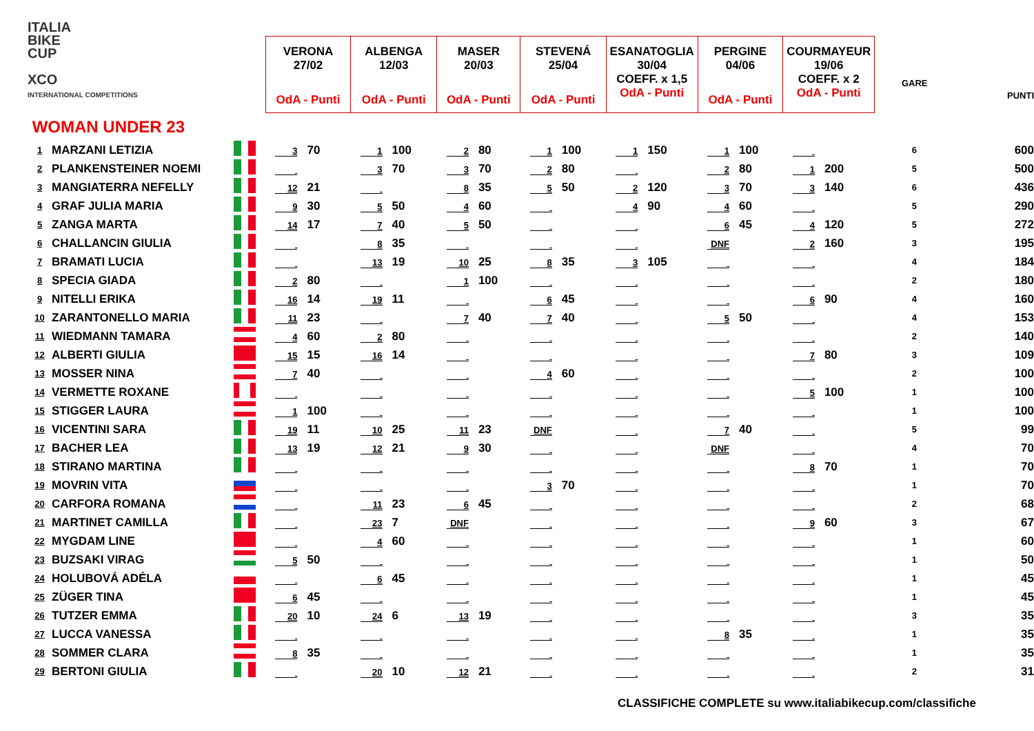ITALIA
BIKE
CUP
XCO
INTERNATIONAL COMPETITIONS
| | | | VERONA 27/02 OdA - Punti | ALBENGA 12/03 OdA - Punti | MASER 20/03 OdA - Punti | STEVENÁ 25/04 OdA - Punti | ESANATOGLIA 30/04 COEFF. x 1,5 OdA - Punti | PERGINE 04/06 OdA - Punti | COURMAYEUR 19/06 COEFF. x 2 OdA - Punti | GARE | PUNTI |
| --- | --- | --- | --- | --- | --- | --- | --- | --- | --- | --- | --- |
| WOMAN UNDER 23 | | | | | | | | | | | |
| 1 | MARZANI LETIZIA | | 3 70 | 1 100 | 2 80 | 1 100 | 1 150 | 1 100 | | 6 | 600 |
| 2 | PLANKENSTEINER NOEMI | | | 3 70 | 3 70 | 2 80 | | 2 80 | 1 200 | 5 | 500 |
| 3 | MANGIATERRA NEFELLY | | 12 21 | | 8 35 | 5 50 | 2 120 | 3 70 | 3 140 | 6 | 436 |
| 4 | GRAF JULIA MARIA | | 9 30 | 5 50 | 4 60 | | 4 90 | 4 60 | | 5 | 290 |
| 5 | ZANGA MARTA | | 14 17 | 7 40 | 5 50 | | | 6 45 | 4 120 | 5 | 272 |
| 6 | CHALLANCIN GIULIA | | | 8 35 | | | | DNF | 2 160 | 3 | 195 |
| 7 | BRAMATI LUCIA | | | 13 19 | 10 25 | 8 35 | 3 105 | | | 4 | 184 |
| 8 | SPECIA GIADA | | 2 80 | | 1 100 | | | | | 2 | 180 |
| 9 | NITELLI ERIKA | | 16 14 | 19 11 | | 6 45 | | | 6 90 | 4 | 160 |
| 10 | ZARANTONELLO MARIA | | 11 23 | | 7 40 | 7 40 | | 5 50 | | 4 | 153 |
| 11 | WIEDMANN TAMARA | | 4 60 | 2 80 | | | | | | 2 | 140 |
| 12 | ALBERTI GIULIA | | 15 15 | 16 14 | | | | | 7 80 | 3 | 109 |
| 13 | MOSSER NINA | | 7 40 | | | 4 60 | | | | 2 | 100 |
| 14 | VERMETTE ROXANE | | | | | | | | 5 100 | 1 | 100 |
| 15 | STIGGER LAURA | | 1 100 | | | | | | | 1 | 100 |
| 16 | VICENTINI SARA | | 19 11 | 10 25 | 11 23 | DNF | | 7 40 | | 5 | 99 |
| 17 | BACHER LEA | | 13 19 | 12 21 | 9 30 | | | DNF | | 4 | 70 |
| 18 | STIRANO MARTINA | | | | | | | | 8 70 | 1 | 70 |
| 19 | MOVRIN VITA | | | | | 3 70 | | | | 1 | 70 |
| 20 | CARFORA ROMANA | | | 11 23 | 6 45 | | | | | 2 | 68 |
| 21 | MARTINET CAMILLA | | | 23 7 | DNF | | | | 9 60 | 3 | 67 |
| 22 | MYGDAM LINE | | | 4 60 | | | | | | 1 | 60 |
| 23 | BUZSAKI VIRAG | | 5 50 | | | | | | | 1 | 50 |
| 24 | HOLUBOVÁ ADÉLA | | | 6 45 | | | | | | 1 | 45 |
| 25 | ZÜGER TINA | | 6 45 | | | | | | | 1 | 45 |
| 26 | TUTZER EMMA | | 20 10 | 24 6 | 13 19 | | | | | 3 | 35 |
| 27 | LUCCA VANESSA | | | | | | | 8 35 | | 1 | 35 |
| 28 | SOMMER CLARA | | 8 35 | | | | | | | 1 | 35 |
| 29 | BERTONI GIULIA | | | 20 10 | 12 21 | | | | | 2 | 31 |
CLASSIFICHE COMPLETE su www.italiabikecup.com/classifiche